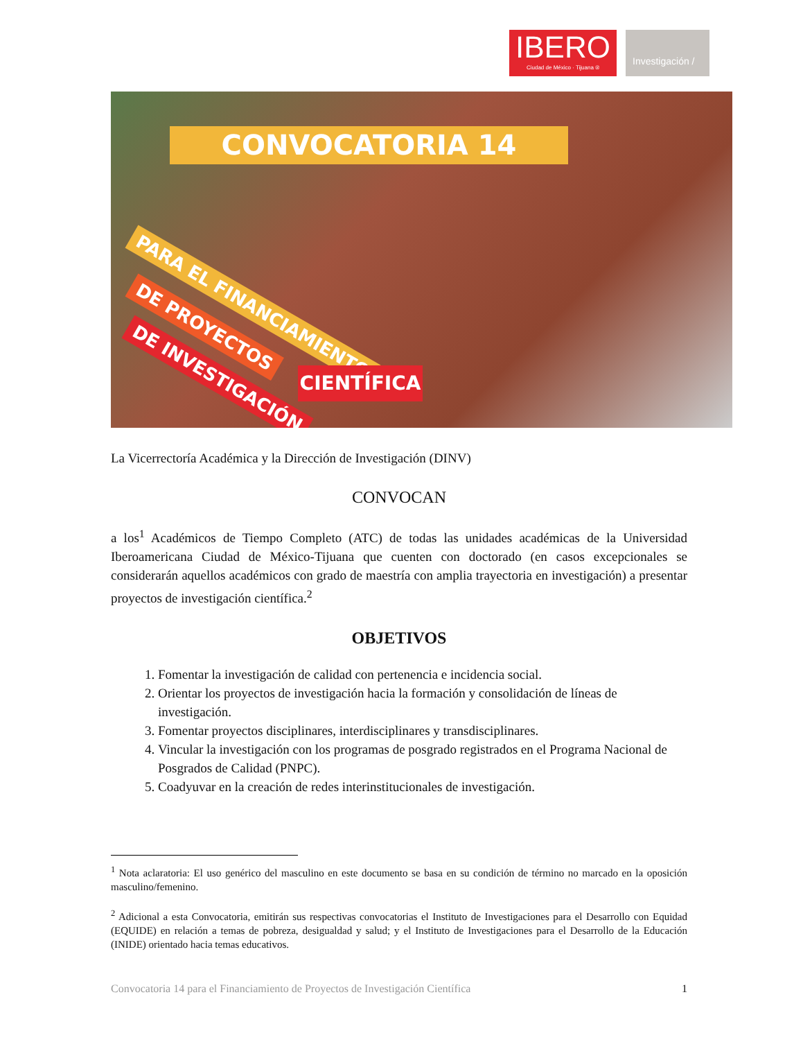IBERO
Ciudad de México · Tijuana ®
Investigación /
CONVOCATORIA 14
PARA EL FINANCIAMIENTO
DE PROYECTOS
DE INVESTIGACIÓN
CIENTÍFICA
La Vicerrectoría Académica y la Dirección de Investigación (DINV)
CONVOCAN
a los<sup>1</sup> Académicos de Tiempo Completo (ATC) de todas las unidades académicas de la Universidad Iberoamericana Ciudad de México-Tijuana que cuenten con doctorado (en casos excepcionales se considerarán aquellos académicos con grado de maestría con amplia trayectoria en investigación) a presentar proyectos de investigación científica.<sup>2</sup>
OBJETIVOS
1. Fomentar la investigación de calidad con pertenencia e incidencia social.
2. Orientar los proyectos de investigación hacia la formación y consolidación de líneas de investigación.
3. Fomentar proyectos disciplinares, interdisciplinares y transdisciplinares.
4. Vincular la investigación con los programas de posgrado registrados en el Programa Nacional de Posgrados de Calidad (PNPC).
5. Coadyuvar en la creación de redes interinstitucionales de investigación.
<sup>1</sup> Nota aclaratoria: El uso genérico del masculino en este documento se basa en su condición de término no marcado en la oposición masculino/femenino.
<sup>2</sup> Adicional a esta Convocatoria, emitirán sus respectivas convocatorias el Instituto de Investigaciones para el Desarrollo con Equidad (EQUIDE) en relación a temas de pobreza, desigualdad y salud; y el Instituto de Investigaciones para el Desarrollo de la Educación (INIDE) orientado hacia temas educativos.
Convocatoria 14 para el Financiamiento de Proyectos de Investigación Científica 1